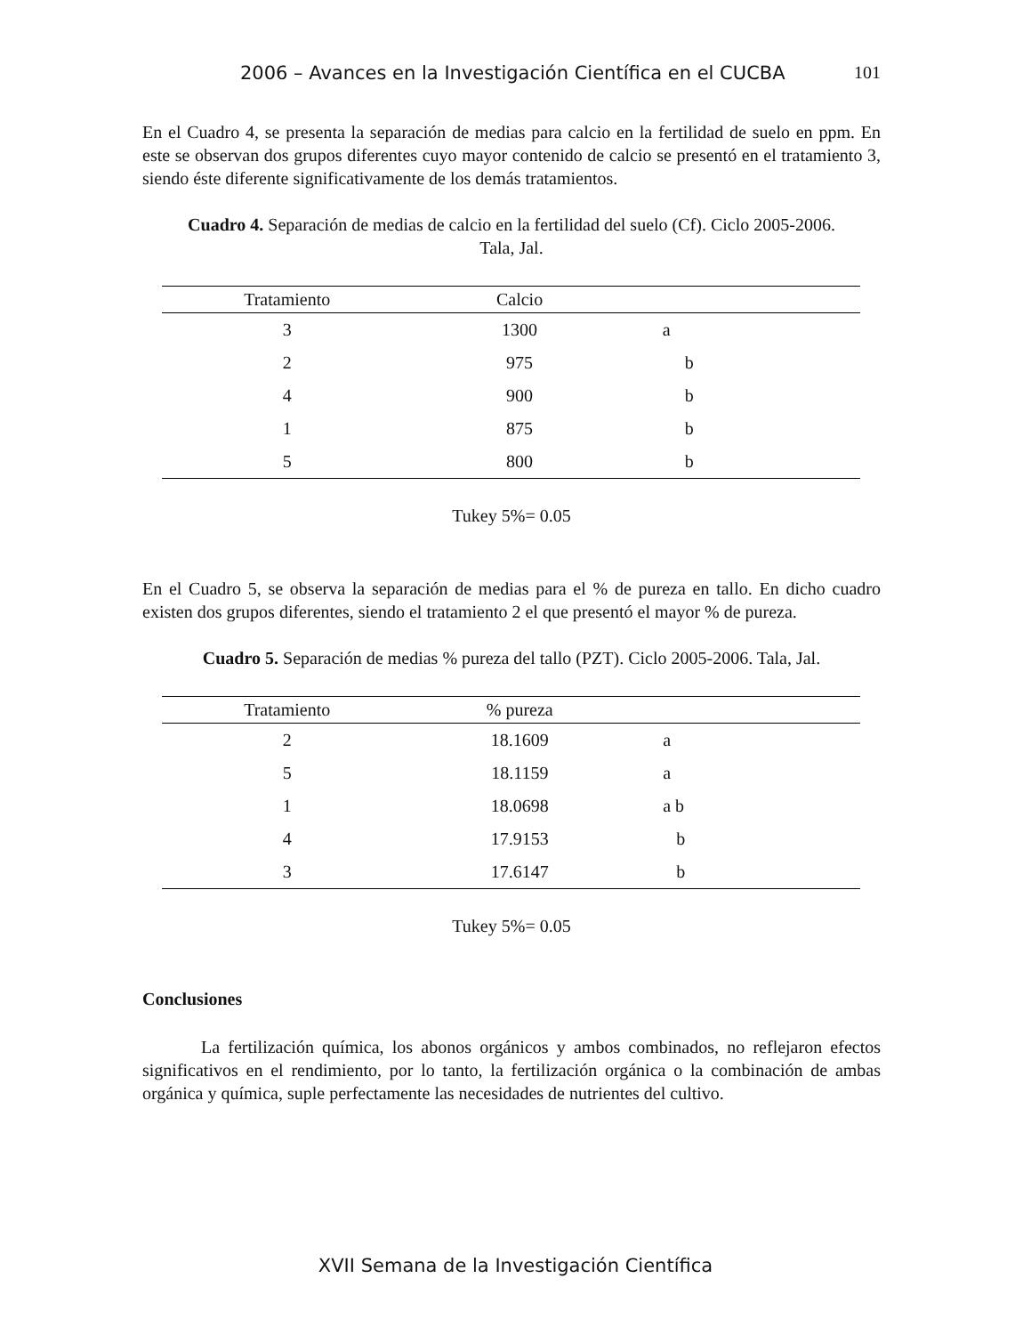2006 – Avances en la Investigación Científica en el CUCBA 101
En el Cuadro 4, se presenta la separación de medias para calcio en la fertilidad de suelo en ppm. En este se observan dos grupos diferentes cuyo mayor contenido de calcio se presentó en el tratamiento 3, siendo éste diferente significativamente de los demás tratamientos.
Cuadro 4. Separación de medias de calcio en la fertilidad del suelo (Cf). Ciclo 2005-2006.
Tala, Jal.
| Tratamiento | Calcio | |
| --- | --- | --- |
| 3 | 1300 | a |
| 2 | 975 | b |
| 4 | 900 | b |
| 1 | 875 | b |
| 5 | 800 | b |
Tukey 5%= 0.05
En el Cuadro 5, se observa la separación de medias para el % de pureza en tallo. En dicho cuadro existen dos grupos diferentes, siendo el tratamiento 2 el que presentó el mayor % de pureza.
Cuadro 5. Separación de medias % pureza del tallo (PZT). Ciclo 2005-2006. Tala, Jal.
| Tratamiento | % pureza | |
| --- | --- | --- |
| 2 | 18.1609 | a |
| 5 | 18.1159 | a |
| 1 | 18.0698 | a b |
| 4 | 17.9153 | b |
| 3 | 17.6147 | b |
Tukey 5%= 0.05
Conclusiones
La fertilización química, los abonos orgánicos y ambos combinados, no reflejaron efectos significativos en el rendimiento, por lo tanto, la fertilización orgánica o la combinación de ambas orgánica y química, suple perfectamente las necesidades de nutrientes del cultivo.
XVII Semana de la Investigación Científica